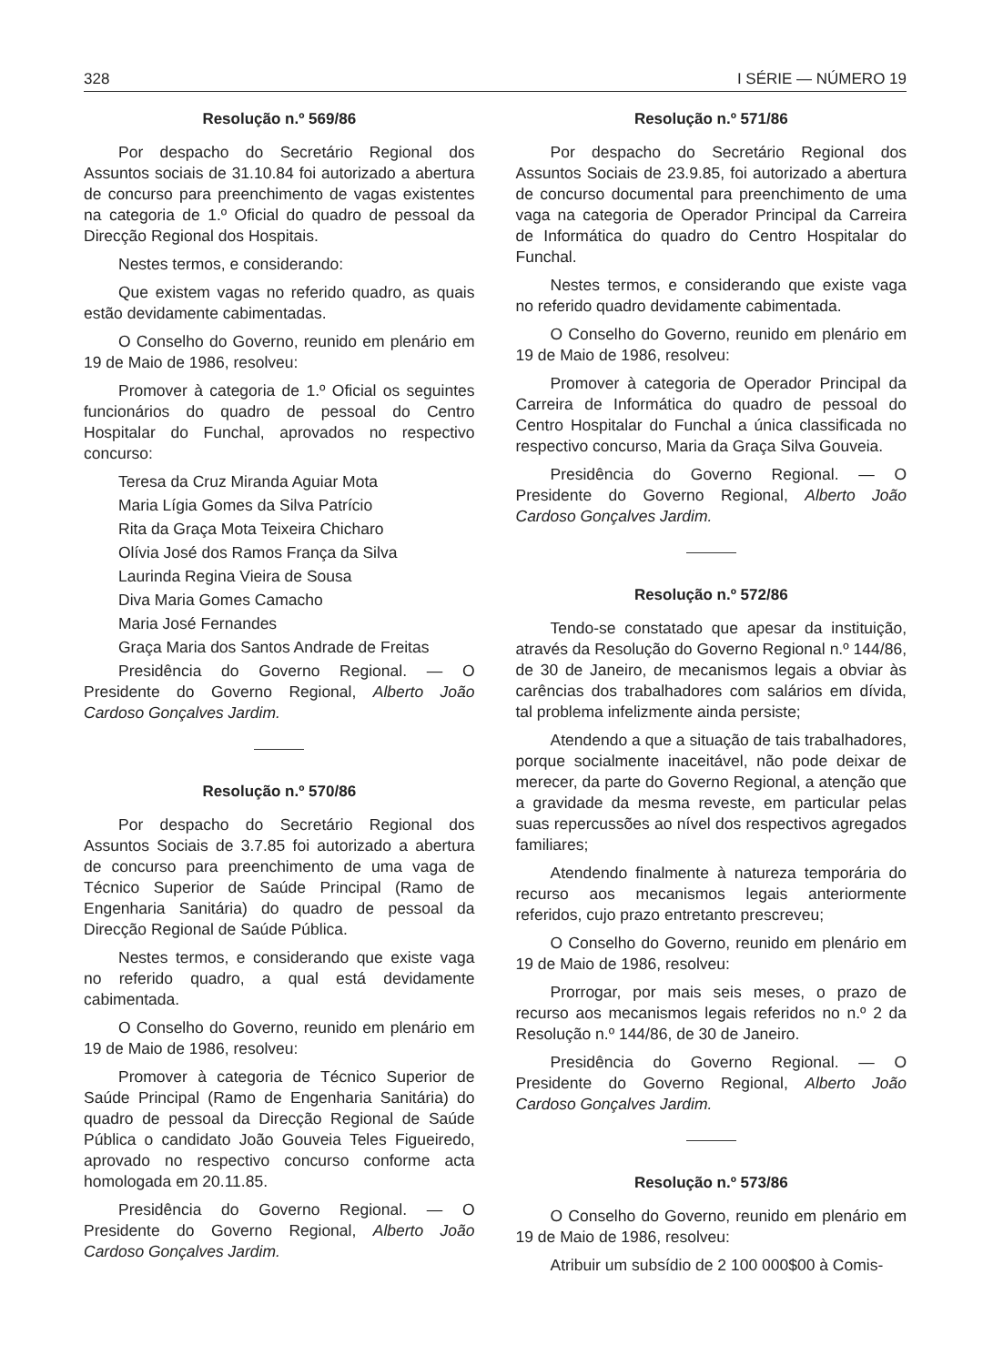328 I SÉRIE — NÚMERO 19
Resolução n.º 569/86
Por despacho do Secretário Regional dos Assuntos sociais de 31.10.84 foi autorizado a abertura de concurso para preenchimento de vagas existentes na categoria de 1.º Oficial do quadro de pessoal da Direcção Regional dos Hospitais.
Nestes termos, e considerando:
Que existem vagas no referido quadro, as quais estão devidamente cabimentadas.
O Conselho do Governo, reunido em plenário em 19 de Maio de 1986, resolveu:
Promover à categoria de 1.º Oficial os seguintes funcionários do quadro de pessoal do Centro Hospitalar do Funchal, aprovados no respectivo concurso:
Teresa da Cruz Miranda Aguiar Mota
Maria Lígia Gomes da Silva Patrício
Rita da Graça Mota Teixeira Chicharo
Olívia José dos Ramos França da Silva
Laurinda Regina Vieira de Sousa
Diva Maria Gomes Camacho
Maria José Fernandes
Graça Maria dos Santos Andrade de Freitas
Presidência do Governo Regional. — O Presidente do Governo Regional, Alberto João Cardoso Gonçalves Jardim.
Resolução n.º 570/86
Por despacho do Secretário Regional dos Assuntos Sociais de 3.7.85 foi autorizado a abertura de concurso para preenchimento de uma vaga de Técnico Superior de Saúde Principal (Ramo de Engenharia Sanitária) do quadro de pessoal da Direcção Regional de Saúde Pública.
Nestes termos, e considerando que existe vaga no referido quadro, a qual está devidamente cabimentada.
O Conselho do Governo, reunido em plenário em 19 de Maio de 1986, resolveu:
Promover à categoria de Técnico Superior de Saúde Principal (Ramo de Engenharia Sanitária) do quadro de pessoal da Direcção Regional de Saúde Pública o candidato João Gouveia Teles Figueiredo, aprovado no respectivo concurso conforme acta homologada em 20.11.85.
Presidência do Governo Regional. — O Presidente do Governo Regional, Alberto João Cardoso Gonçalves Jardim.
Resolução n.º 571/86
Por despacho do Secretário Regional dos Assuntos Sociais de 23.9.85, foi autorizado a abertura de concurso documental para preenchimento de uma vaga na categoria de Operador Principal da Carreira de Informática do quadro do Centro Hospitalar do Funchal.
Nestes termos, e considerando que existe vaga no referido quadro devidamente cabimentada.
O Conselho do Governo, reunido em plenário em 19 de Maio de 1986, resolveu:
Promover à categoria de Operador Principal da Carreira de Informática do quadro de pessoal do Centro Hospitalar do Funchal a única classificada no respectivo concurso, Maria da Graça Silva Gouveia.
Presidência do Governo Regional. — O Presidente do Governo Regional, Alberto João Cardoso Gonçalves Jardim.
Resolução n.º 572/86
Tendo-se constatado que apesar da instituição, através da Resolução do Governo Regional n.º 144/86, de 30 de Janeiro, de mecanismos legais a obviar às carências dos trabalhadores com salários em dívida, tal problema infelizmente ainda persiste;
Atendendo a que a situação de tais trabalhadores, porque socialmente inaceitável, não pode deixar de merecer, da parte do Governo Regional, a atenção que a gravidade da mesma reveste, em particular pelas suas repercussões ao nível dos respectivos agregados familiares;
Atendendo finalmente à natureza temporária do recurso aos mecanismos legais anteriormente referidos, cujo prazo entretanto prescreveu;
O Conselho do Governo, reunido em plenário em 19 de Maio de 1986, resolveu:
Prorrogar, por mais seis meses, o prazo de recurso aos mecanismos legais referidos no n.º 2 da Resolução n.º 144/86, de 30 de Janeiro.
Presidência do Governo Regional. — O Presidente do Governo Regional, Alberto João Cardoso Gonçalves Jardim.
Resolução n.º 573/86
O Conselho do Governo, reunido em plenário em 19 de Maio de 1986, resolveu:
Atribuir um subsídio de 2 100 000$00 à Comis-